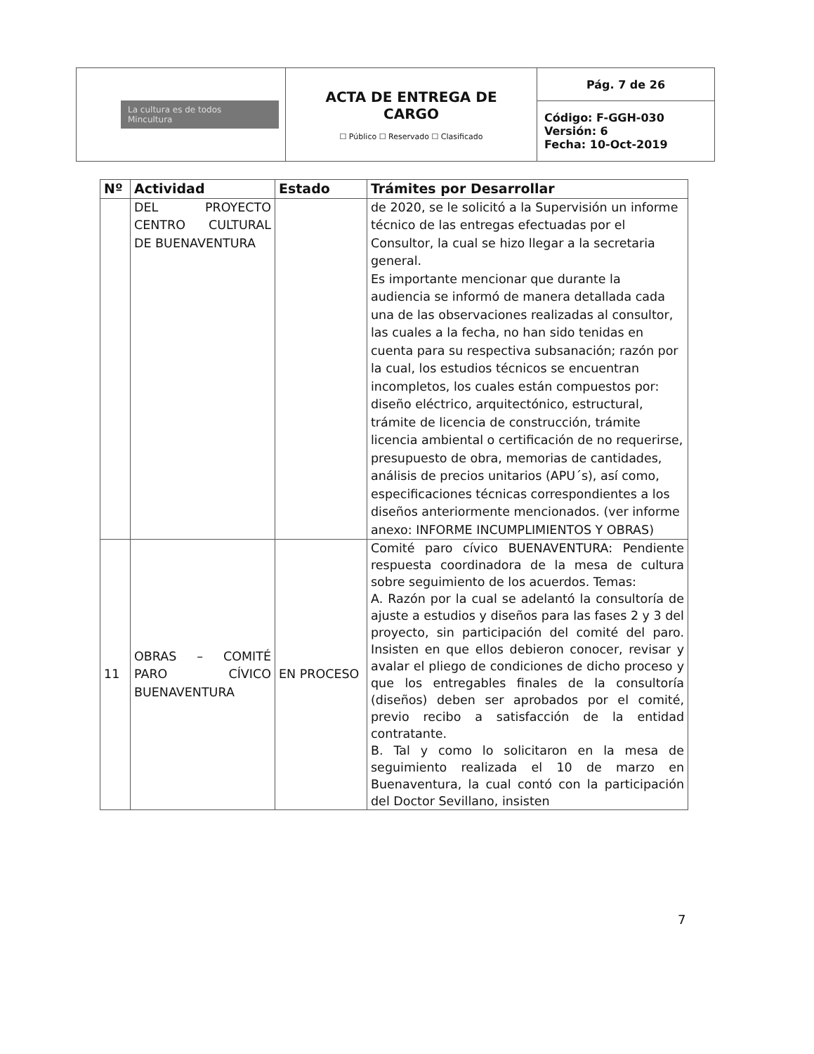| La cultura es de todos Mincultura | ACTA DE ENTREGA DE CARGO ☐ Público ☐ Reservado ☐ Clasificado | Pág. 7 de 26 |
| | | Código: F-GGH-030 Versión: 6 Fecha: 10-Oct-2019 |
| Nº | Actividad | Estado | Trámites por Desarrollar |
| --- | --- | --- | --- |
| | DEL PROYECTO CENTRO CULTURAL DE BUENAVENTURA | | de 2020, se le solicitó a la Supervisión un informe técnico de las entregas efectuadas por el Consultor, la cual se hizo llegar a la secretaria general. Es importante mencionar que durante la audiencia se informó de manera detallada cada una de las observaciones realizadas al consultor, las cuales a la fecha, no han sido tenidas en cuenta para su respectiva subsanación; razón por la cual, los estudios técnicos se encuentran incompletos, los cuales están compuestos por: diseño eléctrico, arquitectónico, estructural, trámite de licencia de construcción, trámite licencia ambiental o certificación de no requerirse, presupuesto de obra, memorias de cantidades, análisis de precios unitarios (APU´s), así como, especificaciones técnicas correspondientes a los diseños anteriormente mencionados. (ver informe anexo: INFORME INCUMPLIMIENTOS Y OBRAS) |
| 11 | OBRAS – COMITÉ PARO CÍVICO BUENAVENTURA | EN PROCESO | Comité paro cívico BUENAVENTURA: Pendiente respuesta coordinadora de la mesa de cultura sobre seguimiento de los acuerdos. Temas: A. Razón por la cual se adelantó la consultoría de ajuste a estudios y diseños para las fases 2 y 3 del proyecto, sin participación del comité del paro. Insisten en que ellos debieron conocer, revisar y avalar el pliego de condiciones de dicho proceso y que los entregables finales de la consultoría (diseños) deben ser aprobados por el comité, previo recibo a satisfacción de la entidad contratante. B. Tal y como lo solicitaron en la mesa de seguimiento realizada el 10 de marzo en Buenaventura, la cual contó con la participación del Doctor Sevillano, insisten |
7